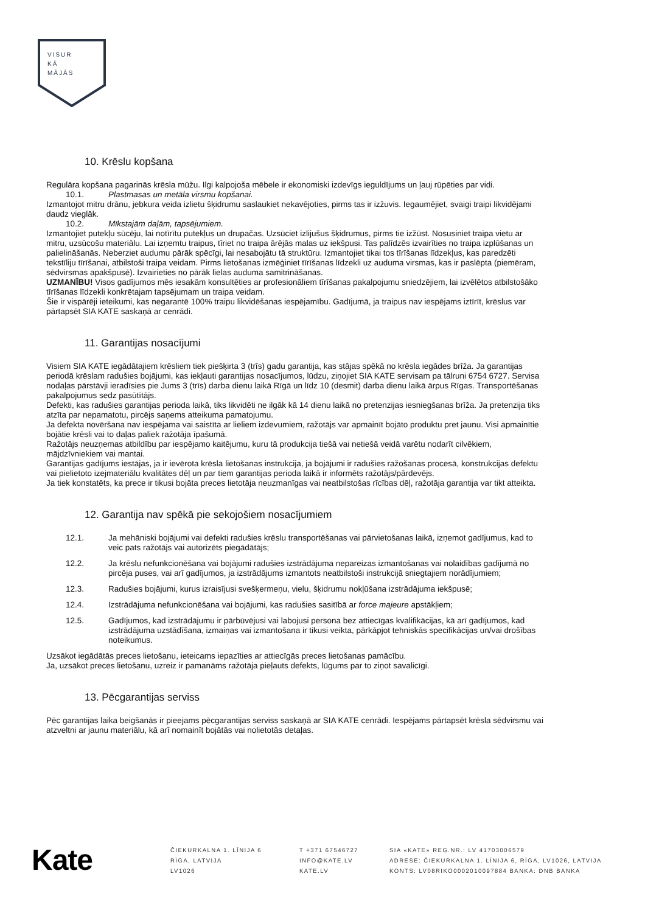VISUR
KĀ
MĀJĀS
10. Krēslu kopšana
Regulāra kopšana pagarinās krēsla mūžu. Ilgi kalpojoša mēbele ir ekonomiski izdevīgs ieguldījums un ļauj rūpēties par vidi.
10.1. Plastmasas un metāla virsmu kopšanai.
Izmantojot mitru drānu, jebkura veida izlietu šķidrumu saslaukiet nekavējoties, pirms tas ir izžuvis. Iegaumējiet, svaigi traipi likvidējami daudz vieglāk.
10.2. Mīkstajām daļām, tapsējumiem.
Izmantojiet putekļu sūcēju, lai notīrītu putekļus un drupačas. Uzsūciet izlijušus šķidrumus, pirms tie izžūst. Nosusiniet traipa vietu ar mitru, uzsūcošu materiālu. Lai izņemtu traipus, tīriet no traipa ārējās malas uz iekšpusi. Tas palīdzēs izvairīties no traipa izplūšanas un palielināšanās. Neberziet audumu pārāk spēcīgi, lai nesabojātu tā struktūru. Izmantojiet tikai tos tīrīšanas līdzekļus, kas paredzēti tekstīliju tīrīšanai, atbilstoši traipa veidam. Pirms lietošanas izmēģiniet tīrīšanas līdzekli uz auduma virsmas, kas ir paslēpta (piemēram, sēdvirsmas apakšpusē). Izvairieties no pārāk lielas auduma samitrināšanas.
UZMANĪBU! Visos gadījumos mēs iesakām konsultēties ar profesionāliem tīrīšanas pakalpojumu sniedzējiem, lai izvēlētos atbilstošāko tīrīšanas līdzekli konkrētajam tapsējumam un traipa veidam.
Šie ir vispārēji ieteikumi, kas negarantē 100% traipu likvidēšanas iespējamību. Gadījumā, ja traipus nav iespējams iztīrīt, krēslus var pārtapsēt SIA KATE saskaņā ar cenrādi.
11. Garantijas nosacījumi
Visiem SIA KATE iegādātajiem krēsliem tiek piešķirta 3 (trīs) gadu garantija, kas stājas spēkā no krēsla iegādes brīža. Ja garantijas periodā krēslam radušies bojājumi, kas iekļauti garantijas nosacījumos, lūdzu, ziņojiet SIA KATE servisam pa tālruni 6754 6727. Servisa nodaļas pārstāvji ieradīsies pie Jums 3 (trīs) darba dienu laikā Rīgā un līdz 10 (desmit) darba dienu laikā ārpus Rīgas. Transportēšanas pakalpojumus sedz pasūtītājs.
Defekti, kas radušies garantijas perioda laikā, tiks likvidēti ne ilgāk kā 14 dienu laikā no pretenzijas iesniegšanas brīža. Ja pretenzija tiks atzīta par nepamatotu, pircējs saņems atteikuma pamatojumu.
Ja defekta novēršana nav iespējama vai saistīta ar lieliem izdevumiem, ražotājs var apmainīt bojāto produktu pret jaunu. Visi apmainītie bojātie krēsli vai to daļas paliek ražotāja īpašumā.
Ražotājs neuzņemas atbildību par iespējamo kaitējumu, kuru tā produkcija tiešā vai netiešā veidā varētu nodarīt cilvēkiem, mājdzīvniekiem vai mantai.
Garantijas gadījums iestājas, ja ir ievērota krēsla lietošanas instrukcija, ja bojājumi ir radušies ražošanas procesā, konstrukcijas defektu vai pielietoto izejmateriālu kvalitātes dēļ un par tiem garantijas perioda laikā ir informēts ražotājs/pārdevējs.
Ja tiek konstatēts, ka prece ir tikusi bojāta preces lietotāja neuzmanīgas vai neatbilstošas rīcības dēļ, ražotāja garantija var tikt atteikta.
12. Garantija nav spēkā pie sekojošiem nosacījumiem
12.1. Ja mehāniski bojājumi vai defekti radušies krēslu transportēšanas vai pārvietošanas laikā, izņemot gadījumus, kad to veic pats ražotājs vai autorizēts piegādātājs;
12.2. Ja krēslu nefunkcionēšana vai bojājumi radušies izstrādājuma nepareizas izmantošanas vai nolaidības gadījumā no pircēja puses, vai arī gadījumos, ja izstrādājums izmantots neatbilstoši instrukcijā sniegtajiem norādījumiem;
12.3. Radušies bojājumi, kurus izraisījusi svešķermeņu, vielu, šķidrumu nokļūšana izstrādājuma iekšpusē;
12.4. Izstrādājuma nefunkcionēšana vai bojājumi, kas radušies sasitībā ar force majeure apstākļiem;
12.5. Gadījumos, kad izstrādājumu ir pārbūvējusi vai labojusi persona bez attiecīgas kvalifikācijas, kā arī gadījumos, kad izstrādājuma uzstādīšana, izmaiņas vai izmantošana ir tikusi veikta, pārkāpjot tehniskās specifikācijas un/vai drošības noteikumus.
Uzsākot iegādātās preces lietošanu, ieteicams iepazīties ar attiecīgās preces lietošanas pamācību.
Ja, uzsākot preces lietošanu, uzreiz ir pamanāms ražotāja pieļauts defekts, lūgums par to ziņot savalicīgi.
13. Pēcgarantijas serviss
Pēc garantijas laika beigšanās ir pieejams pēcgarantijas serviss saskaņā ar SIA KATE cenrādi. Iespējams pārtapsēt krēsla sēdvirsmu vai atzveltni ar jaunu materiālu, kā arī nomainīt bojātās vai nolietotās detaļas.
Kate
ČIEKURKALNA 1. LĪNIJA 6
RĪGA, LATVIJA
LV1026
T +371 67546727
INFO@KATE.LV
KATE.LV
SIA «KATE» REĢ.NR.: LV 41703006579
ADRESE: ČIEKURKALNA 1. LĪNIJA 6, RĪGA, LV1026, LATVIJA
KONTS: LV08RIKO0002010097884 BANKA: DNB BANKA